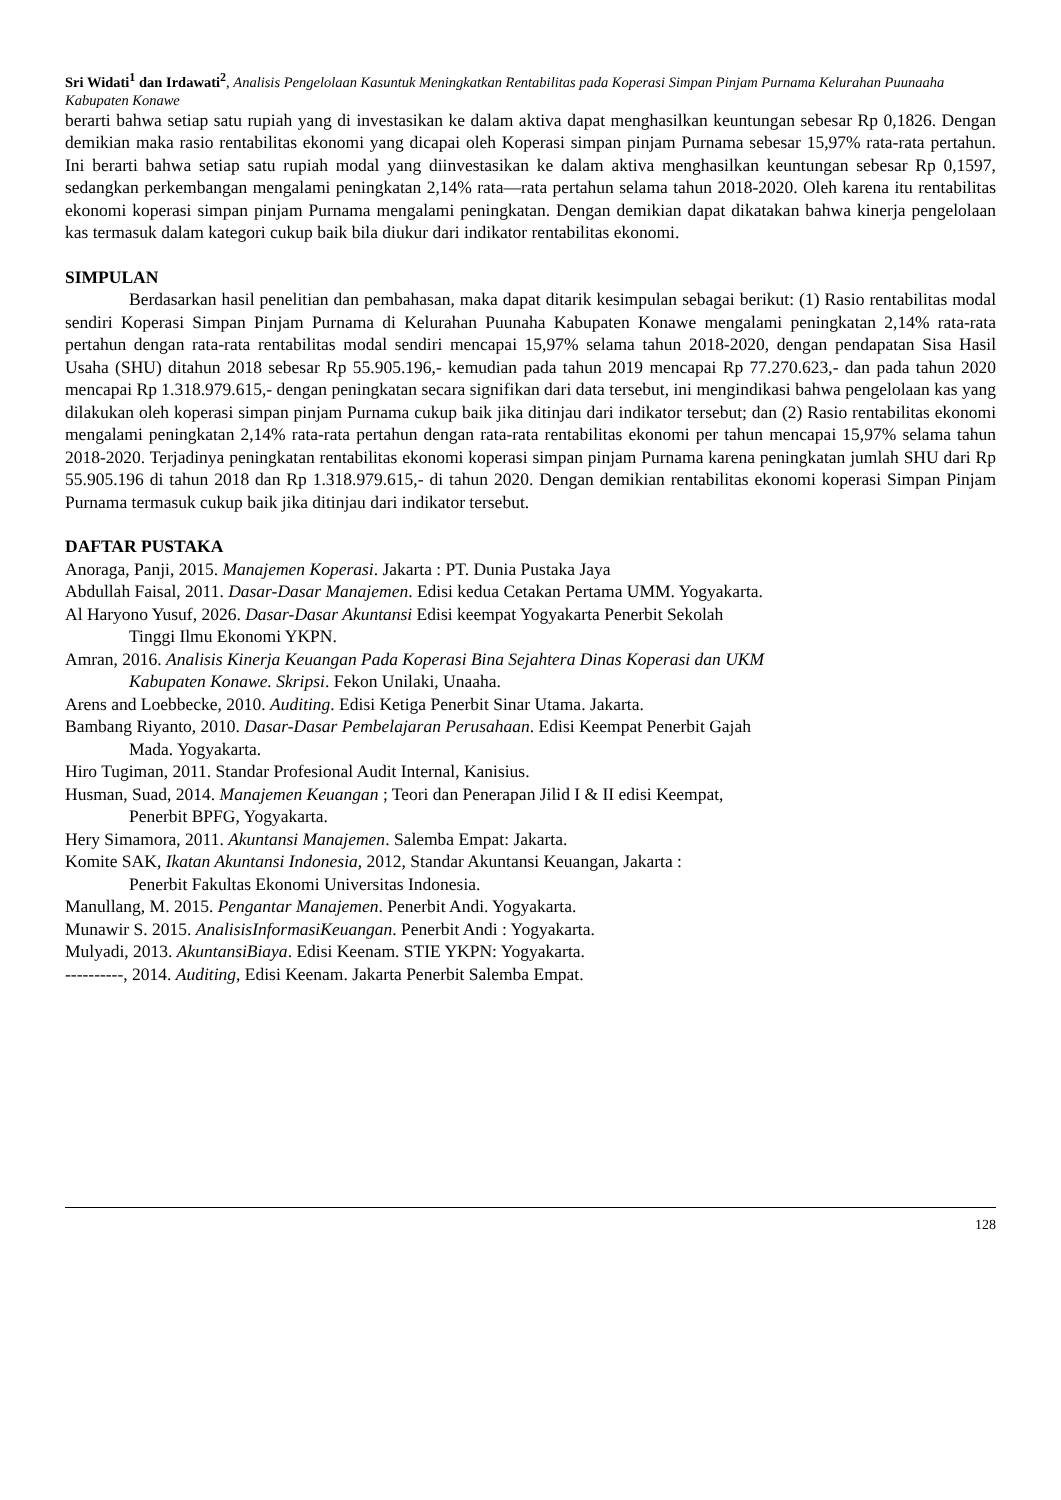Sri Widati<sup>1</sup> dan Irdawati<sup>2</sup>, Analisis Pengelolaan Kasuntuk Meningkatkan Rentabilitas pada Koperasi Simpan Pinjam Purnama Kelurahan Puunaaha Kabupaten Konawe
berarti bahwa setiap satu rupiah yang di investasikan ke dalam aktiva dapat menghasilkan keuntungan sebesar Rp 0,1826. Dengan demikian maka rasio rentabilitas ekonomi yang dicapai oleh Koperasi simpan pinjam Purnama sebesar 15,97% rata-rata pertahun. Ini berarti bahwa setiap satu rupiah modal yang diinvestasikan ke dalam aktiva menghasilkan keuntungan sebesar Rp 0,1597, sedangkan perkembangan mengalami peningkatan 2,14% rata—rata pertahun selama tahun 2018-2020. Oleh karena itu rentabilitas ekonomi koperasi simpan pinjam Purnama mengalami peningkatan. Dengan demikian dapat dikatakan bahwa kinerja pengelolaan kas termasuk dalam kategori cukup baik bila diukur dari indikator rentabilitas ekonomi.
SIMPULAN
Berdasarkan hasil penelitian dan pembahasan, maka dapat ditarik kesimpulan sebagai berikut: (1) Rasio rentabilitas modal sendiri Koperasi Simpan Pinjam Purnama di Kelurahan Puunaha Kabupaten Konawe mengalami peningkatan 2,14% rata-rata pertahun dengan rata-rata rentabilitas modal sendiri mencapai 15,97% selama tahun 2018-2020, dengan pendapatan Sisa Hasil Usaha (SHU) ditahun 2018 sebesar Rp 55.905.196,- kemudian pada tahun 2019 mencapai Rp 77.270.623,- dan pada tahun 2020 mencapai Rp 1.318.979.615,- dengan peningkatan secara signifikan dari data tersebut, ini mengindikasi bahwa pengelolaan kas yang dilakukan oleh koperasi simpan pinjam Purnama cukup baik jika ditinjau dari indikator tersebut; dan (2) Rasio rentabilitas ekonomi mengalami peningkatan 2,14% rata-rata pertahun dengan rata-rata rentabilitas ekonomi per tahun mencapai 15,97% selama tahun 2018-2020. Terjadinya peningkatan rentabilitas ekonomi koperasi simpan pinjam Purnama karena peningkatan jumlah SHU dari Rp 55.905.196 di tahun 2018 dan Rp 1.318.979.615,- di tahun 2020. Dengan demikian rentabilitas ekonomi koperasi Simpan Pinjam Purnama termasuk cukup baik jika ditinjau dari indikator tersebut.
DAFTAR PUSTAKA
Anoraga, Panji, 2015. Manajemen Koperasi. Jakarta : PT. Dunia Pustaka Jaya
Abdullah Faisal, 2011. Dasar-Dasar Manajemen. Edisi kedua Cetakan Pertama UMM. Yogyakarta.
Al Haryono Yusuf, 2026. Dasar-Dasar Akuntansi Edisi keempat Yogyakarta Penerbit Sekolah
Tinggi Ilmu Ekonomi YKPN.
Amran, 2016. Analisis Kinerja Keuangan Pada Koperasi Bina Sejahtera Dinas Koperasi dan UKM
Kabupaten Konawe. Skripsi. Fekon Unilaki, Unaaha.
Arens and Loebbecke, 2010. Auditing. Edisi Ketiga Penerbit Sinar Utama. Jakarta.
Bambang Riyanto, 2010. Dasar-Dasar Pembelajaran Perusahaan. Edisi Keempat Penerbit Gajah
Mada. Yogyakarta.
Hiro Tugiman, 2011. Standar Profesional Audit Internal, Kanisius.
Husman, Suad, 2014. Manajemen Keuangan ; Teori dan Penerapan Jilid I & II edisi Keempat,
Penerbit BPFG, Yogyakarta.
Hery Simamora, 2011. Akuntansi Manajemen. Salemba Empat: Jakarta.
Komite SAK, Ikatan Akuntansi Indonesia, 2012, Standar Akuntansi Keuangan, Jakarta :
Penerbit Fakultas Ekonomi Universitas Indonesia.
Manullang, M. 2015. Pengantar Manajemen. Penerbit Andi. Yogyakarta.
Munawir S. 2015. AnalisisInformasiKeuangan. Penerbit Andi : Yogyakarta.
Mulyadi, 2013. AkuntansiBiaya. Edisi Keenam. STIE YKPN: Yogyakarta.
----------, 2014. Auditing, Edisi Keenam. Jakarta Penerbit Salemba Empat.
128